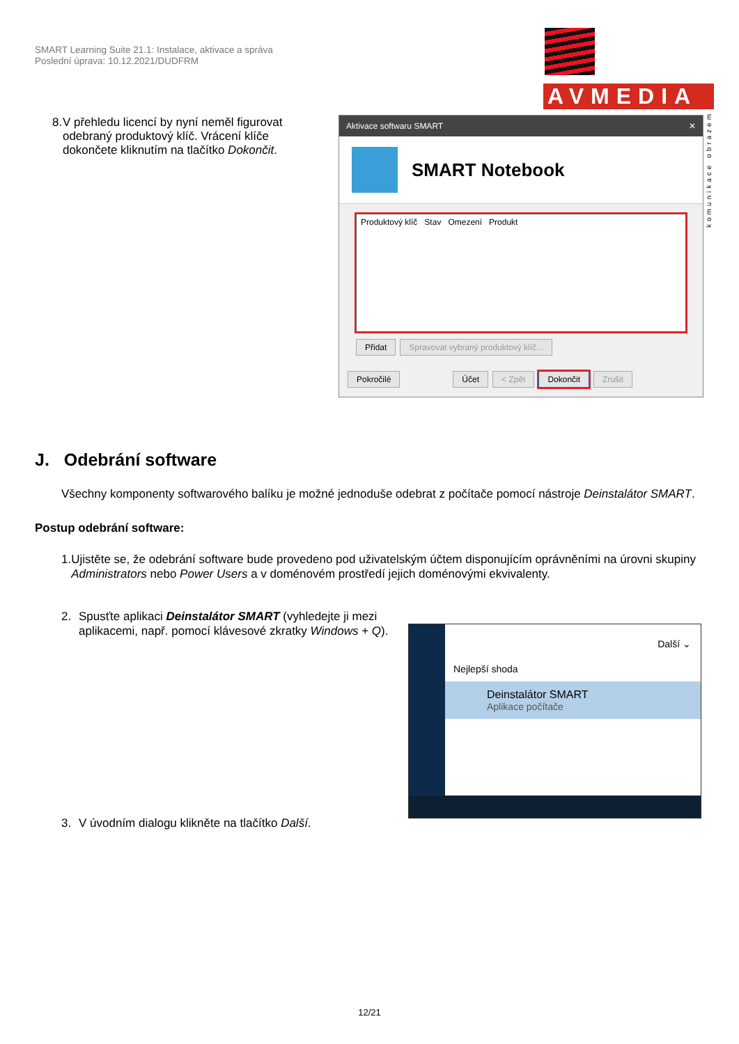SMART Learning Suite 21.1: Instalace, aktivace a správa
Poslední úprava: 10.12.2021/DUDFRM
AVMEDIA
komunikace obrazem
8. V přehledu licencí by nyní neměl figurovat odebraný produktový klíč. Vrácení klíče dokončete kliknutím na tlačítko Dokončit.
Aktivace softwaru SMART ✕
SMART Notebook
Produktový klíč Stav Omezení Produkt
Přidat Spravovat vybraný produktový klíč...
Pokročilé Účet < Zpět Dokončit Zrušit
J. Odebrání software
Všechny komponenty softwarového balíku je možné jednoduše odebrat z počítače pomocí nástroje Deinstalátor SMART.
Postup odebrání software:
1. Ujistěte se, že odebrání software bude provedeno pod uživatelským účtem disponujícím oprávněními na úrovni skupiny Administrators nebo Power Users a v doménovém prostředí jejich doménovými ekvivalenty.
2. Spusťte aplikaci Deinstalátor SMART (vyhledejte ji mezi aplikacemi, např. pomocí klávesové zkratky Windows + Q).
3. V úvodním dialogu klikněte na tlačítko Další.
Další ⌄
Nejlepší shoda
Deinstalátor SMART
Aplikace počítače
12/21